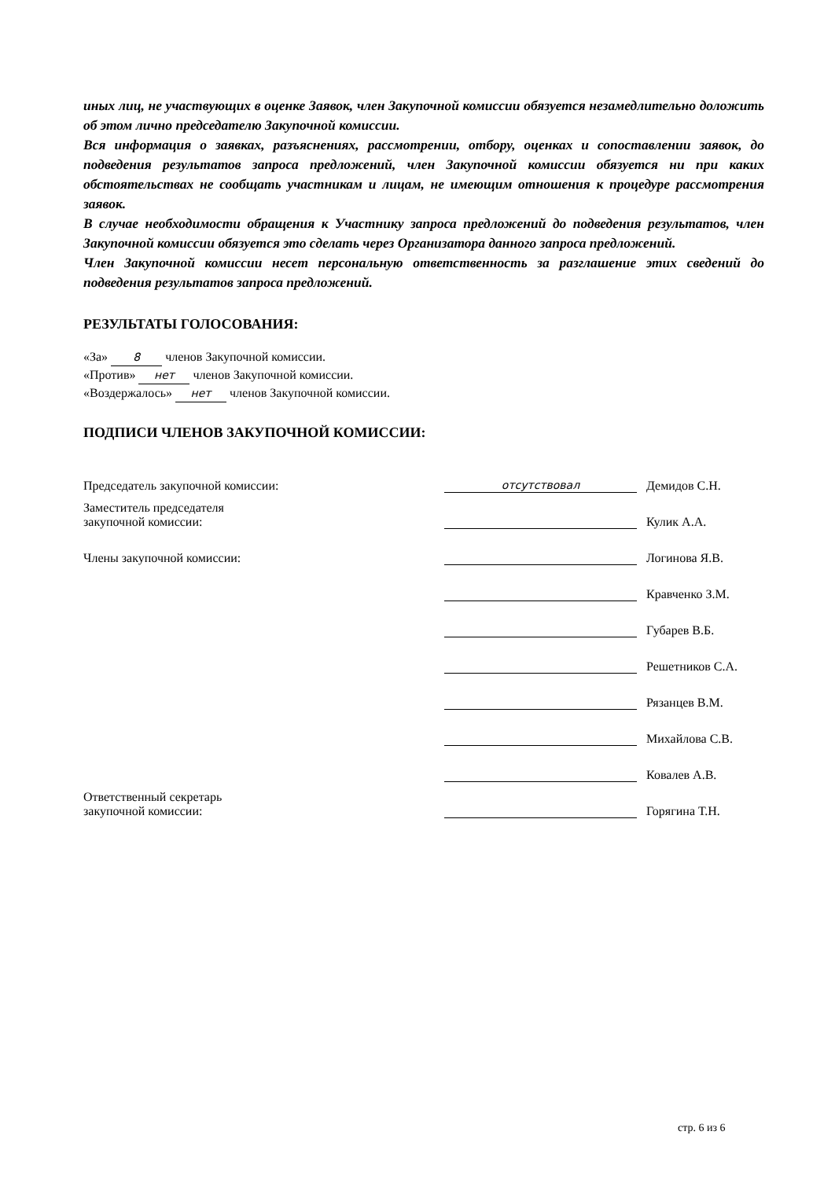иных лиц, не участвующих в оценке Заявок, член Закупочной комиссии обязуется незамедлительно доложить об этом лично председателю Закупочной комиссии.
Вся информация о заявках, разъяснениях, рассмотрении, отбору, оценках и сопоставлении заявок, до подведения результатов запроса предложений, член Закупочной комиссии обязуется ни при каких обстоятельствах не сообщать участникам и лицам, не имеющим отношения к процедуре рассмотрения заявок.
В случае необходимости обращения к Участнику запроса предложений до подведения результатов, член Закупочной комиссии обязуется это сделать через Организатора данного запроса предложений.
Член Закупочной комиссии несет персональную ответственность за разглашение этих сведений до подведения результатов запроса предложений.
РЕЗУЛЬТАТЫ ГОЛОСОВАНИЯ:
«За» 8 членов Закупочной комиссии.
«Против» нет членов Закупочной комиссии.
«Воздержалось» нет членов Закупочной комиссии.
ПОДПИСИ ЧЛЕНОВ ЗАКУПОЧНОЙ КОМИССИИ:
| Председатель закупочной комиссии: | отсутствовал | Демидов С.Н. |
| Заместитель председателя закупочной комиссии: | | Кулик А.А. |
| Члены закупочной комиссии: | | Логинова Я.В. |
| | | Кравченко З.М. |
| | | Губарев В.Б. |
| | | Решетников С.А. |
| | | Рязанцев В.М. |
| | | Михайлова С.В. |
| | | Ковалев А.В. |
| Ответственный секретарь закупочной комиссии: | | Горягина Т.Н. |
стр. 6 из 6